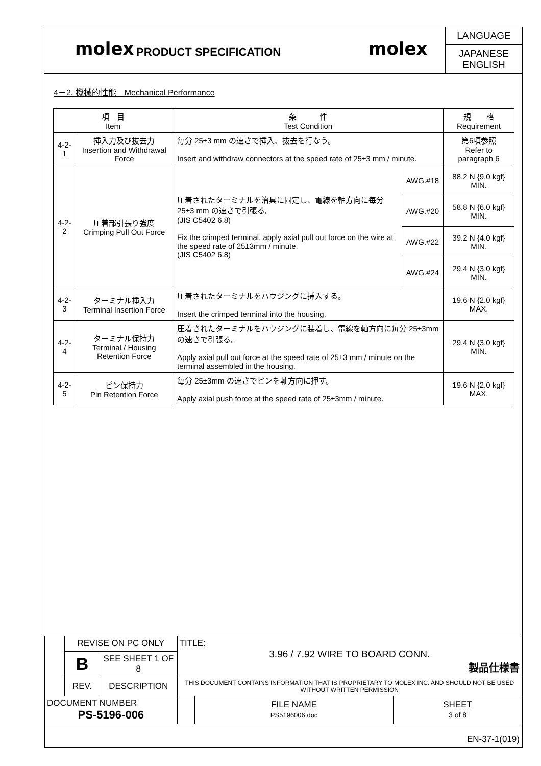molex
PRODUCT SPECIFICATION
molex
LANGUAGE
JAPANESE
ENGLISH
4－2. 機械的性能　Mechanical Performance
| 項 目 Item | | 条 件 Test Condition | | 規 格 Requirement |
| --- | --- | --- | --- | --- |
| 4-2-1 | 挿入力及び抜去力 Insertion and Withdrawal Force | 毎分 25±3 mm の速さで挿入、抜去を行なう。 Insert and withdraw connectors at the speed rate of 25±3 mm / minute. | | 第6項参照 Refer to paragraph 6 |
| 4-2-2 | 圧着部引張り強度 Crimping Pull Out Force | 圧着されたターミナルを治具に固定し、電線を軸方向に毎分 25±3 mm の速さで引張る。 (JIS C5402 6.8) Fix the crimped terminal, apply axial pull out force on the wire at the speed rate of 25±3mm / minute. (JIS C5402 6.8) | AWG.#18 | 88.2 N {9.0 kgf} MIN. |
| | | | AWG.#20 | 58.8 N {6.0 kgf} MIN. |
| | | | AWG.#22 | 39.2 N {4.0 kgf} MIN. |
| | | | AWG.#24 | 29.4 N {3.0 kgf} MIN. |
| 4-2-3 | ターミナル挿入力 Terminal Insertion Force | 圧着されたターミナルをハウジングに挿入する。 Insert the crimped terminal into the housing. | | 19.6 N {2.0 kgf} MAX. |
| 4-2-4 | ターミナル保持力 Terminal / Housing Retention Force | 圧着されたターミナルをハウジングに装着し、電線を軸方向に毎分 25±3mm の速さで引張る。 Apply axial pull out force at the speed rate of 25±3 mm / minute on the terminal assembled in the housing. | | 29.4 N {3.0 kgf} MIN. |
| 4-2-5 | ピン保持力 Pin Retention Force | 毎分 25±3mm の速さでピンを軸方向に押す。 Apply axial push force at the speed rate of 25±3mm / minute. | | 19.6 N {2.0 kgf} MAX. |
| | REVISE ON PC ONLY | | TITLE: 3.96 / 7.92 WIRE TO BOARD CONN. 製品仕様書 | | |
| | B | SEE SHEET 1 OF 8 | | | |
| | REV. | DESCRIPTION | THIS DOCUMENT CONTAINS INFORMATION THAT IS PROPRIETARY TO MOLEX INC. AND SHOULD NOT BE USED WITHOUT WRITTEN PERMISSION | | |
| DOCUMENT NUMBER PS-5196-006 | | | | FILE NAME PS5196006.doc | SHEET 3 of 8 |
| EN-37-1(019) | | | | | |